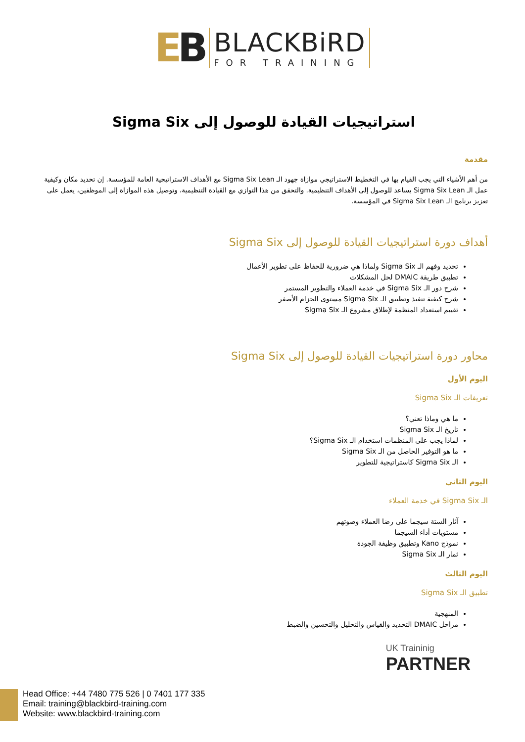EB
BLACKBiRD FOR TRAINING
استراتيجيات القيادة للوصول إلى Sigma Six
مقدمة
من أهم الأشياء التي يجب القيام بها في التخطيط الاستراتيجي موازاة جهود الـ Sigma Six Lean مع الأهداف الاستراتيجية العامة للمؤسسة. إن تحديد مكان وكيفية عمل الـ Sigma Six Lean يساعد للوصول إلى الأهداف التنظيمية. والتحقق من هذا التوازي مع القيادة التنظيمية، وتوصيل هذه الموازاة إلى الموظفين، يعمل على تعزيز برنامج الـ Sigma Six Lean في المؤسسة.
أهداف دورة استراتيجيات القيادة للوصول إلى Sigma Six
تحديد وفهم الـ Sigma Six ولماذا هي ضرورية للحفاظ على تطوير الأعمال
تطبيق طريقة DMAIC لحل المشكلات
شرح دور الـ Sigma Six في خدمة العملاء والتطوير المستمر
شرح كيفية تنفيذ وتطبيق الـ Sigma Six مستوى الحزام الأصفر
تقييم استعداد المنظمة لإطلاق مشروع الـ Sigma Six
محاور دورة استراتيجيات القيادة للوصول إلى Sigma Six
اليوم الأول
تعريفات الـ Sigma Six
ما هي وماذا تعني؟
تاريخ الـ Sigma Six
لماذا يجب على المنظمات استخدام الـ Sigma Six؟
ما هو التوفير الحاصل من الـ Sigma Six
الـ Sigma Six كاستراتيجية للتطوير
اليوم الثاني
الـ Sigma Six في خدمة العملاء
آثار الستة سيجما على رضا العملاء وصوتهم
مستويات أداء السيجما
نموذج Kano وتطبيق وظيفة الجودة
ثمار الـ Sigma Six
اليوم الثالث
تطبيق الـ Sigma Six
المنهجية
مراحل DMAIC التحديد والقياس والتحليل والتحسين والضبط
UK Traininig
PARTNER
Head Office: +44 7480 775 526 | 0 7401 177 335
Email: training@blackbird-training.com
Website: www.blackbird-training.com